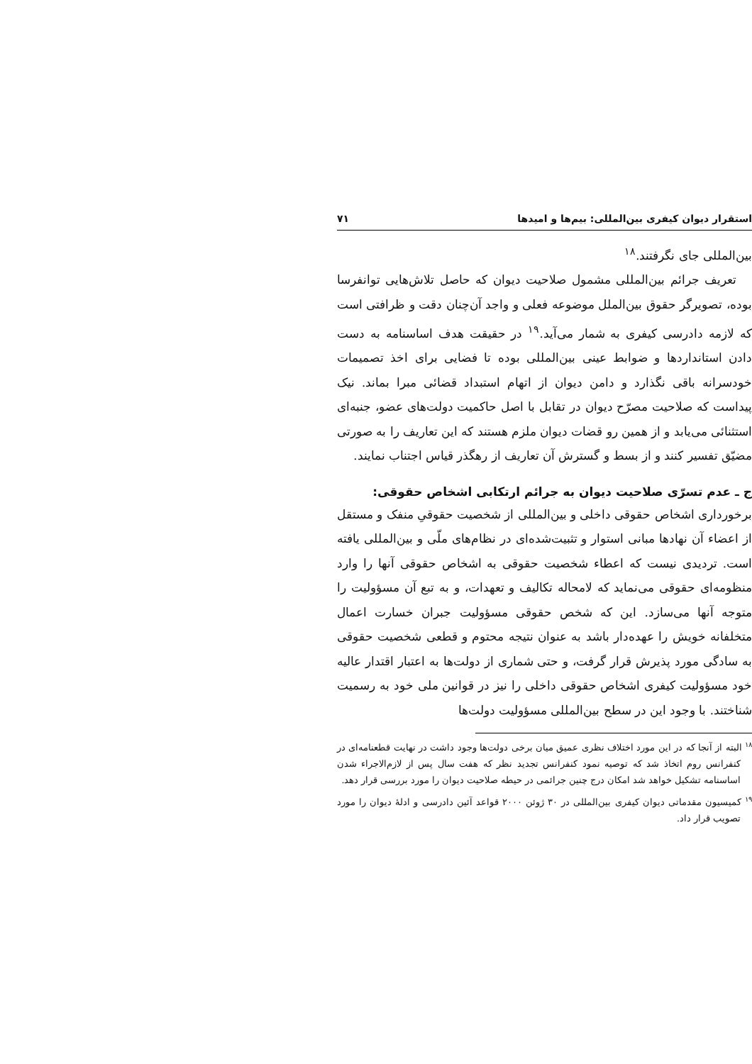استقرار دیوان کیفری بین‌المللی: بیم‌ها و امیدها ۷۱
بین‌المللی جای نگرفتند.<sup>۱۸</sup>
تعریف جرائم بین‌المللی مشمول صلاحیت دیوان که حاصل تلاش‌هایی توانفرسا بوده، تصویرگر حقوق بین‌الملل موضوعه فعلی و واجد آن‌چنان دقت و ظرافتی است که لازمه دادرسی کیفری به شمار می‌آید.<sup>۱۹</sup> در حقیقت هدف اساسنامه به دست دادن استانداردها و ضوابط عینی بین‌المللی بوده تا فضایی برای اخذ تصمیمات خودسرانه باقی نگذارد و دامن دیوان از اتهام استبداد قضائی مبرا بماند. نیک پیداست که صلاحیت مصرّح دیوان در تقابل با اصل حاکمیت دولت‌های عضو، جنبه‌ای استثنائی می‌یابد و از همین رو قضات دیوان ملزم هستند که این تعاریف را به صورتی مضیّق تفسیر کنند و از بسط و گسترش آن تعاریف از رهگذر قیاس اجتناب نمایند.
ج ـ عدم تسرّی صلاحیت دیوان به جرائم ارتکابی اشخاص حقوقی:
برخورداری اشخاص حقوقی داخلی و بین‌المللی از شخصیت حقوقیِ منفک و مستقل از اعضاء آن نهادها مبانی استوار و تثبیت‌شده‌ای در نظام‌های ملّی و بین‌المللی یافته است. تردیدی نیست که اعطاء شخصیت حقوقی به اشخاص حقوقی آنها را وارد منظومه‌ای حقوقی می‌نماید که لامحاله تکالیف و تعهدات، و به تبع آن مسؤولیت را متوجه آنها می‌سازد. این که شخص حقوقی مسؤولیت جبران خسارت اعمال متخلفانه خویش را عهده‌دار باشد به عنوان نتیجه محتوم و قطعی شخصیت حقوقی به سادگی مورد پذیرش قرار گرفت، و حتی شماری از دولت‌ها به اعتبار اقتدار عالیه خود مسؤولیت کیفری اشخاص حقوقی داخلی را نیز در قوانین ملی خود به رسمیت شناختند. با وجود این در سطح بین‌المللی مسؤولیت دولت‌ها
<sup>۱۸</sup> البته از آنجا که در این مورد اختلاف نظری عمیق میان برخی دولت‌ها وجود داشت در نهایت قطعنامه‌ای در کنفرانس روم اتخاذ شد که توصیه نمود کنفرانس تجدید نظر که هفت سال پس از لازم‌الاجراء شدن اساسنامه تشکیل خواهد شد امکان درج چنین جرائمی در حیطه صلاحیت دیوان را مورد بررسی قرار دهد.
<sup>۱۹</sup> کمیسیون مقدماتی دیوان کیفری بین‌المللی در ۳۰ ژوئن ۲۰۰۰ قواعد آئین دادرسی و ادلهٔ دیوان را مورد تصویب قرار داد.